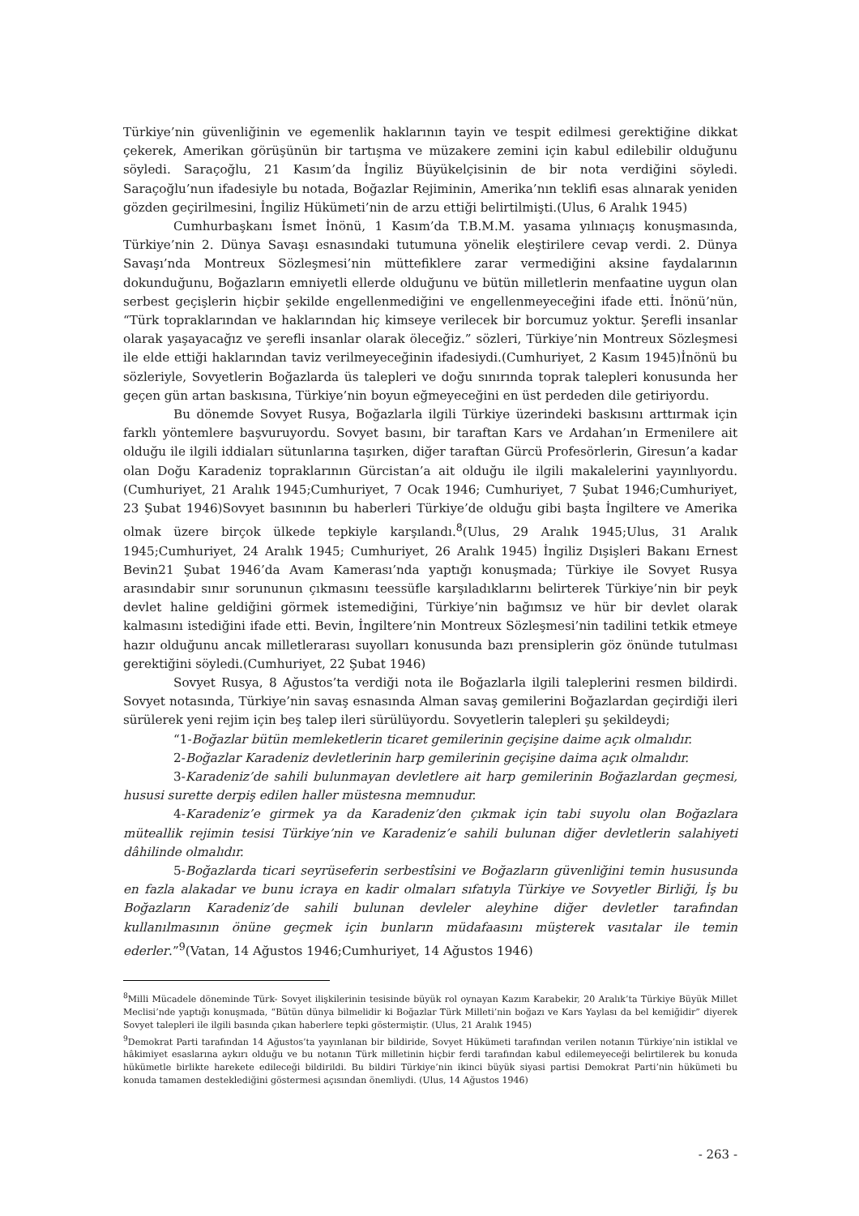Türkiye’nin güvenliğinin ve egemenlik haklarının tayin ve tespit edilmesi gerektiğine dikkat çekerek, Amerikan görüşünün bir tartışma ve müzakere zemini için kabul edilebilir olduğunu söyledi. Saraçoğlu, 21 Kasım’da İngiliz Büyükelçisinin de bir nota verdiğini söyledi. Saraçoğlu’nun ifadesiyle bu notada, Boğazlar Rejiminin, Amerika’nın teklifi esas alınarak yeniden gözden geçirilmesini, İngiliz Hükümeti’nin de arzu ettiği belirtilmişti.(Ulus, 6 Aralık 1945)
Cumhurbaşkanı İsmet İnönü, 1 Kasım’da T.B.M.M. yasama yılınıaçış konuşmasında, Türkiye’nin 2. Dünya Savaşı esnasındaki tutumuna yönelik eleştirilere cevap verdi. 2. Dünya Savaşı’nda Montreux Sözleşmesi’nin müttefiklere zarar vermediğini aksine faydalarının dokunduğunu, Boğazların emniyetli ellerde olduğunu ve bütün milletlerin menfaatine uygun olan serbest geçişlerin hiçbir şekilde engellenmediğini ve engellenmeyeceğini ifade etti. İnönü’nün, “Türk topraklarından ve haklarından hiç kimseye verilecek bir borcumuz yoktur. Şerefli insanlar olarak yaşayacağız ve şerefli insanlar olarak öleceğiz.” sözleri, Türkiye’nin Montreux Sözleşmesi ile elde ettiği haklarından taviz verilmeyeceğinin ifadesiydi.(Cumhuriyet, 2 Kasım 1945)İnönü bu sözleriyle, Sovyetlerin Boğazlarda üs talepleri ve doğu sınırında toprak talepleri konusunda her geçen gün artan baskısına, Türkiye’nin boyun eğmeyeceğini en üst perdeden dile getiriyordu.
Bu dönemde Sovyet Rusya, Boğazlarla ilgili Türkiye üzerindeki baskısını arttırmak için farklı yöntemlere başvuruyordu. Sovyet basını, bir taraftan Kars ve Ardahan’ın Ermenilere ait olduğu ile ilgili iddiaları sütunlarına taşırken, diğer taraftan Gürcü Profesörlerin, Giresun’a kadar olan Doğu Karadeniz topraklarının Gürcistan’a ait olduğu ile ilgili makalelerini yayınlıyordu.(Cumhuriyet, 21 Aralık 1945;Cumhuriyet, 7 Ocak 1946; Cumhuriyet, 7 Şubat 1946;Cumhuriyet, 23 Şubat 1946)Sovyet basınının bu haberleri Türkiye’de olduğu gibi başta İngiltere ve Amerika olmak üzere birçok ülkede tepkiyle karşılandı.<sup>8</sup>(Ulus, 29 Aralık 1945;Ulus, 31 Aralık 1945;Cumhuriyet, 24 Aralık 1945; Cumhuriyet, 26 Aralık 1945) İngiliz Dışişleri Bakanı Ernest Bevin21 Şubat 1946’da Avam Kamerası’nda yaptığı konuşmada; Türkiye ile Sovyet Rusya arasındabir sınır sorununun çıkmasını teessüfle karşıladıklarını belirterek Türkiye’nin bir peyk devlet haline geldiğini görmek istemediğini, Türkiye’nin bağımsız ve hür bir devlet olarak kalmasını istediğini ifade etti. Bevin, İngiltere’nin Montreux Sözleşmesi’nin tadilini tetkik etmeye hazır olduğunu ancak milletlerarası suyolları konusunda bazı prensiplerin göz önünde tutulması gerektiğini söyledi.(Cumhuriyet, 22 Şubat 1946)
Sovyet Rusya, 8 Ağustos’ta verdiği nota ile Boğazlarla ilgili taleplerini resmen bildirdi. Sovyet notasında, Türkiye’nin savaş esnasında Alman savaş gemilerini Boğazlardan geçirdiği ileri sürülerek yeni rejim için beş talep ileri sürülüyordu. Sovyetlerin talepleri şu şekildeydi;
“1-Boğazlar bütün memleketlerin ticaret gemilerinin geçişine daime açık olmalıdır.
2-Boğazlar Karadeniz devletlerinin harp gemilerinin geçişine daima açık olmalıdır.
3-Karadeniz’de sahili bulunmayan devletlere ait harp gemilerinin Boğazlardan geçmesi, hususi surette derpiş edilen haller müstesna memnudur.
4-Karadeniz’e girmek ya da Karadeniz’den çıkmak için tabi suyolu olan Boğazlara müteallik rejimin tesisi Türkiye’nin ve Karadeniz’e sahili bulunan diğer devletlerin salahiyeti dâhilinde olmalıdır.
5-Boğazlarda ticari seyrüseferin serbestîsini ve Boğazların güvenliğini temin hususunda en fazla alakadar ve bunu icraya en kadir olmaları sıfatıyla Türkiye ve Sovyetler Birliği, İş bu Boğazların Karadeniz’de sahili bulunan devleler aleyhine diğer devletler tarafından kullanılmasının önüne geçmek için bunların müdafaasını müşterek vasıtalar ile temin ederler.”<sup>9</sup>(Vatan, 14 Ağustos 1946;Cumhuriyet, 14 Ağustos 1946)
<sup>8</sup> Milli Mücadele döneminde Türk- Sovyet ilişkilerinin tesisinde büyük rol oynayan Kazım Karabekir, 20 Aralık’ta Türkiye Büyük Millet Meclisi’nde yaptığı konuşmada, “Bütün dünya bilmelidir ki Boğazlar Türk Milleti’nin boğazı ve Kars Yaylası da bel kemiğidir” diyerek Sovyet talepleri ile ilgili basında çıkan haberlere tepki göstermiştir. (Ulus, 21 Aralık 1945)
<sup>9</sup> Demokrat Parti tarafından 14 Ağustos’ta yayınlanan bir bildiride, Sovyet Hükümeti tarafından verilen notanın Türkiye’nin istiklal ve hâkimiyet esaslarına aykırı olduğu ve bu notanın Türk milletinin hiçbir ferdi tarafından kabul edilemeyeceği belirtilerek bu konuda hükümetle birlikte harekete edileceği bildirildi. Bu bildiri Türkiye’nin ikinci büyük siyasi partisi Demokrat Parti’nin hükümeti bu konuda tamamen desteklediğini göstermesi açısından önemliydi. (Ulus, 14 Ağustos 1946)
- 263 -